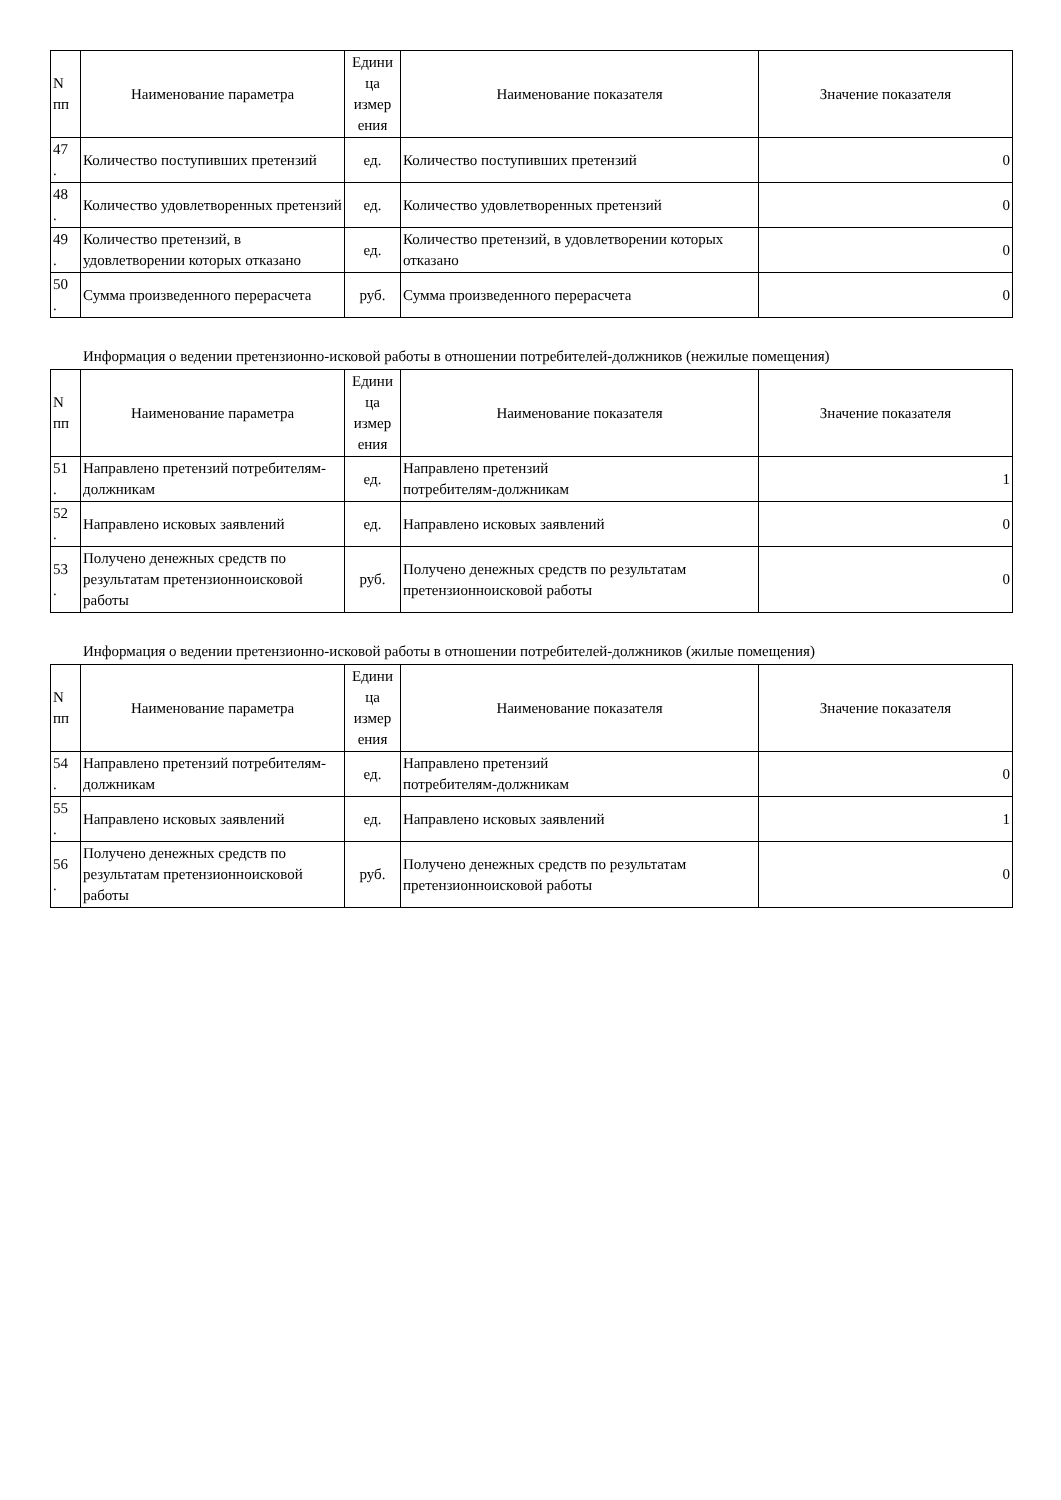| N пп | Наименование параметра | Едини ца измер ения | Наименование показателя | Значение показателя |
| --- | --- | --- | --- | --- |
| 47 . | Количество поступивших претензий | ед. | Количество поступивших претензий | 0 |
| 48 . | Количество удовлетворенных претензий | ед. | Количество удовлетворенных претензий | 0 |
| 49 . | Количество претензий, в удовлетворении которых отказано | ед. | Количество претензий, в удовлетворении которых отказано | 0 |
| 50 . | Сумма произведенного перерасчета | руб. | Сумма произведенного перерасчета | 0 |
Информация о ведении претензионно-исковой работы в отношении потребителей-должников (нежилые помещения)
| N пп | Наименование параметра | Едини ца измер ения | Наименование показателя | Значение показателя |
| --- | --- | --- | --- | --- |
| 51 . | Направлено претензий потребителям-должникам | ед. | Направлено претензий потребителям-должникам | 1 |
| 52 . | Направлено исковых заявлений | ед. | Направлено исковых заявлений | 0 |
| 53 . | Получено денежных средств по результатам претензионноисковой работы | руб. | Получено денежных средств по результатам претензионноисковой работы | 0 |
Информация о ведении претензионно-исковой работы в отношении потребителей-должников (жилые помещения)
| N пп | Наименование параметра | Едини ца измер ения | Наименование показателя | Значение показателя |
| --- | --- | --- | --- | --- |
| 54 . | Направлено претензий потребителям-должникам | ед. | Направлено претензий потребителям-должникам | 0 |
| 55 . | Направлено исковых заявлений | ед. | Направлено исковых заявлений | 1 |
| 56 . | Получено денежных средств по результатам претензионноисковой работы | руб. | Получено денежных средств по результатам претензионноисковой работы | 0 |